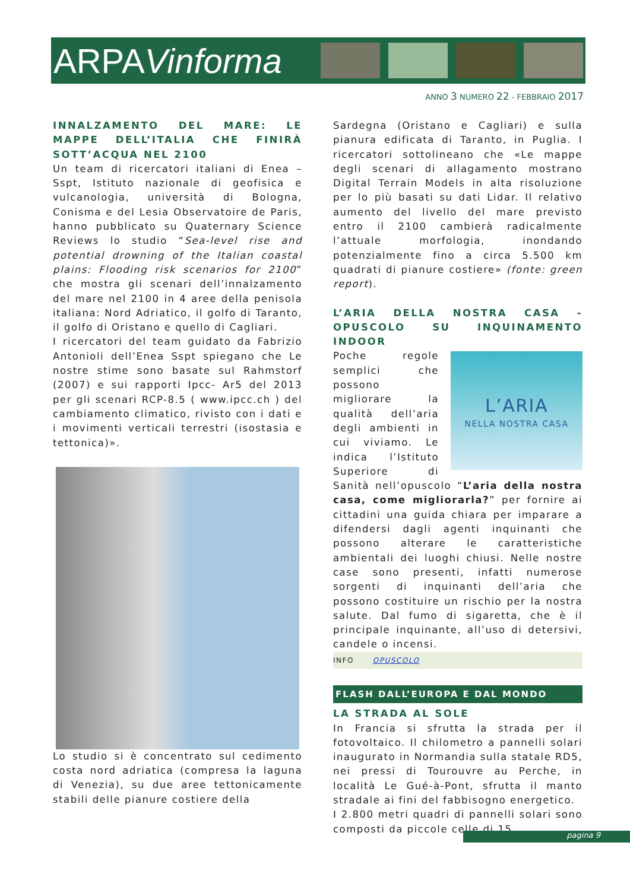ARPAVinforma
ANNO 3 NUMERO 22 - FEBBRAIO 2017
INNALZAMENTO DEL MARE: LE MAPPE DELL’ITALIA CHE FINIRÀ SOTT’ACQUA NEL 2100
Un team di ricercatori italiani di Enea – Sspt, Istituto nazionale di geofisica e vulcanologia, università di Bologna, Conisma e del Lesia Observatoire de Paris, hanno pubblicato su Quaternary Science Reviews lo studio “Sea-level rise and potential drowning of the Italian coastal plains: Flooding risk scenarios for 2100” che mostra gli scenari dell’innalzamento del mare nel 2100 in 4 aree della penisola italiana: Nord Adriatico, il golfo di Taranto, il golfo di Oristano e quello di Cagliari.
I ricercatori del team guidato da Fabrizio Antonioli dell’Enea Sspt spiegano che Le nostre stime sono basate sul Rahmstorf (2007) e sui rapporti Ipcc- Ar5 del 2013 per gli scenari RCP-8.5 ( www.ipcc.ch ) del cambiamento climatico, rivisto con i dati e i movimenti verticali terrestri (isostasia e tettonica)».
Lo studio si è concentrato sul cedimento costa nord adriatica (compresa la laguna di Venezia), su due aree tettonicamente stabili delle pianure costiere della
Sardegna (Oristano e Cagliari) e sulla pianura edificata di Taranto, in Puglia. I ricercatori sottolineano che «Le mappe degli scenari di allagamento mostrano Digital Terrain Models in alta risoluzione per lo più basati su dati Lidar. Il relativo aumento del livello del mare previsto entro il 2100 cambierà radicalmente l’attuale morfologia, inondando potenzialmente fino a circa 5.500 km quadrati di pianure costiere» (fonte: green report).
L’ARIA DELLA NOSTRA CASA - OPUSCOLO SU INQUINAMENTO INDOOR
L’ARIA
NELLA NOSTRA CASA
Poche regole semplici che possono migliorare la qualità dell’aria degli ambienti in cui viviamo. Le indica l’Istituto Superiore di Sanità nell’opuscolo “L’aria della nostra casa, come migliorarla?” per fornire ai cittadini una guida chiara per imparare a difendersi dagli agenti inquinanti che possono alterare le caratteristiche ambientali dei luoghi chiusi. Nelle nostre case sono presenti, infatti numerose sorgenti di inquinanti dell’aria che possono costituire un rischio per la nostra salute. Dal fumo di sigaretta, che è il principale inquinante, all’uso di detersivi, candele o incensi.
INFO OPUSCOLO
FLASH DALL’EUROPA E DAL MONDO
LA STRADA AL SOLE
In Francia si sfrutta la strada per il fotovoltaico. Il chilometro a pannelli solari inaugurato in Normandia sulla statale RD5, nei pressi di Tourouvre au Perche, in località Le Gué-à-Pont, sfrutta il manto stradale ai fini del fabbisogno energetico.
I 2.800 metri quadri di pannelli solari sono composti da piccole celle di 15
pagina 9